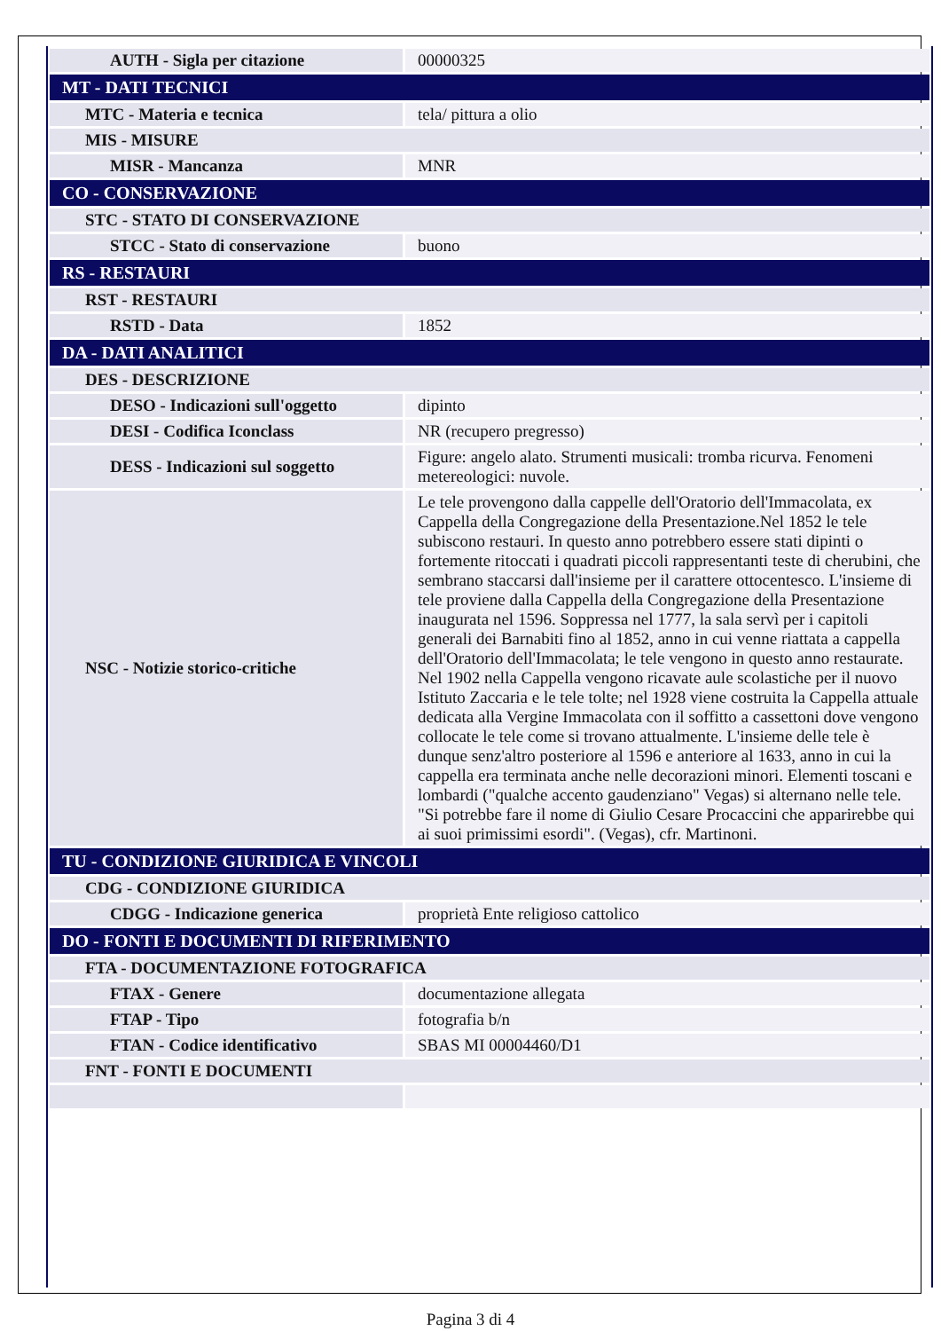| AUTH - Sigla per citazione | 00000325 |
| MT - DATI TECNICI | |
| MTC - Materia e tecnica | tela/ pittura a olio |
| MIS - MISURE | |
| MISR - Mancanza | MNR |
| CO - CONSERVAZIONE | |
| STC - STATO DI CONSERVAZIONE | |
| STCC - Stato di conservazione | buono |
| RS - RESTAURI | |
| RST - RESTAURI | |
| RSTD - Data | 1852 |
| DA - DATI ANALITICI | |
| DES - DESCRIZIONE | |
| DESO - Indicazioni sull'oggetto | dipinto |
| DESI - Codifica Iconclass | NR (recupero pregresso) |
| DESS - Indicazioni sul soggetto | Figure: angelo alato. Strumenti musicali: tromba ricurva. Fenomeni metereologici: nuvole. |
| NSC - Notizie storico-critiche | Le tele provengono dalla cappelle dell'Oratorio dell'Immacolata, ex Cappella della Congregazione della Presentazione.Nel 1852 le tele subiscono restauri. In questo anno potrebbero essere stati dipinti o fortemente ritoccati i quadrati piccoli rappresentanti teste di cherubini, che sembrano staccarsi dall'insieme per il carattere ottocentesco. L'insieme di tele proviene dalla Cappella della Congregazione della Presentazione inaugurata nel 1596. Soppressa nel 1777, la sala servì per i capitoli generali dei Barnabiti fino al 1852, anno in cui venne riattata a cappella dell'Oratorio dell'Immacolata; le tele vengono in questo anno restaurate. Nel 1902 nella Cappella vengono ricavate aule scolastiche per il nuovo Istituto Zaccaria e le tele tolte; nel 1928 viene costruita la Cappella attuale dedicata alla Vergine Immacolata con il soffitto a cassettoni dove vengono collocate le tele come si trovano attualmente. L'insieme delle tele è dunque senz'altro posteriore al 1596 e anteriore al 1633, anno in cui la cappella era terminata anche nelle decorazioni minori. Elementi toscani e lombardi ("qualche accento gaudenziano" Vegas) si alternano nelle tele. "Si potrebbe fare il nome di Giulio Cesare Procaccini che apparirebbe qui ai suoi primissimi esordi". (Vegas), cfr. Martinoni. |
| TU - CONDIZIONE GIURIDICA E VINCOLI | |
| CDG - CONDIZIONE GIURIDICA | |
| CDGG - Indicazione generica | proprietà Ente religioso cattolico |
| DO - FONTI E DOCUMENTI DI RIFERIMENTO | |
| FTA - DOCUMENTAZIONE FOTOGRAFICA | |
| FTAX - Genere | documentazione allegata |
| FTAP - Tipo | fotografia b/n |
| FTAN - Codice identificativo | SBAS MI 00004460/D1 |
| FNT - FONTI E DOCUMENTI | |
Pagina 3 di 4